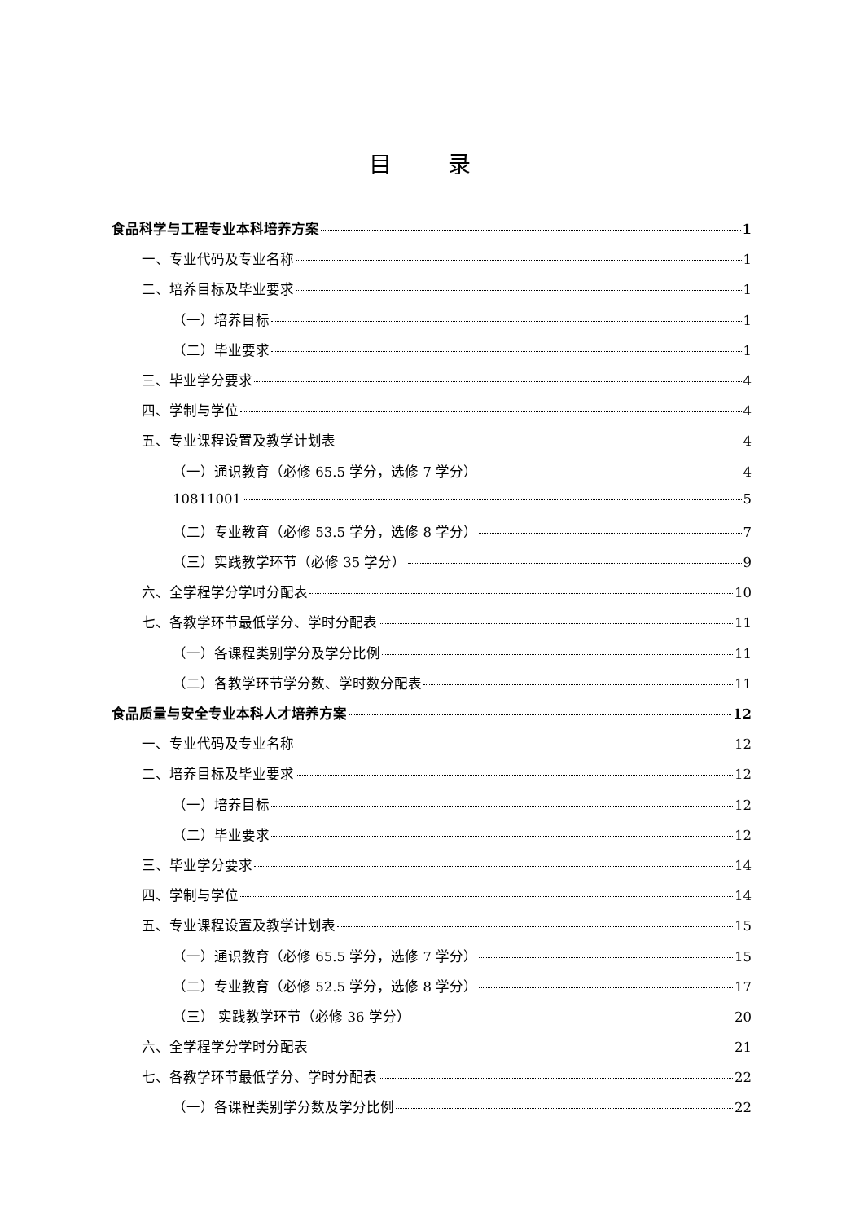目 录
食品科学与工程专业本科培养方案 1
一、专业代码及专业名称 1
二、培养目标及毕业要求 1
（一）培养目标 1
（二）毕业要求 1
三、毕业学分要求 4
四、学制与学位 4
五、专业课程设置及教学计划表 4
（一）通识教育（必修 65.5 学分，选修 7 学分） 4
10811001 5
（二）专业教育（必修 53.5 学分，选修 8 学分） 7
（三）实践教学环节（必修 35 学分） 9
六、全学程学分学时分配表 10
七、各教学环节最低学分、学时分配表 11
（一）各课程类别学分及学分比例 11
（二）各教学环节学分数、学时数分配表 11
食品质量与安全专业本科人才培养方案 12
一、专业代码及专业名称 12
二、培养目标及毕业要求 12
（一）培养目标 12
（二）毕业要求 12
三、毕业学分要求 14
四、学制与学位 14
五、专业课程设置及教学计划表 15
（一）通识教育（必修 65.5 学分，选修 7 学分） 15
（二）专业教育（必修 52.5 学分，选修 8 学分） 17
（三） 实践教学环节（必修 36 学分） 20
六、全学程学分学时分配表 21
七、各教学环节最低学分、学时分配表 22
（一）各课程类别学分数及学分比例 22